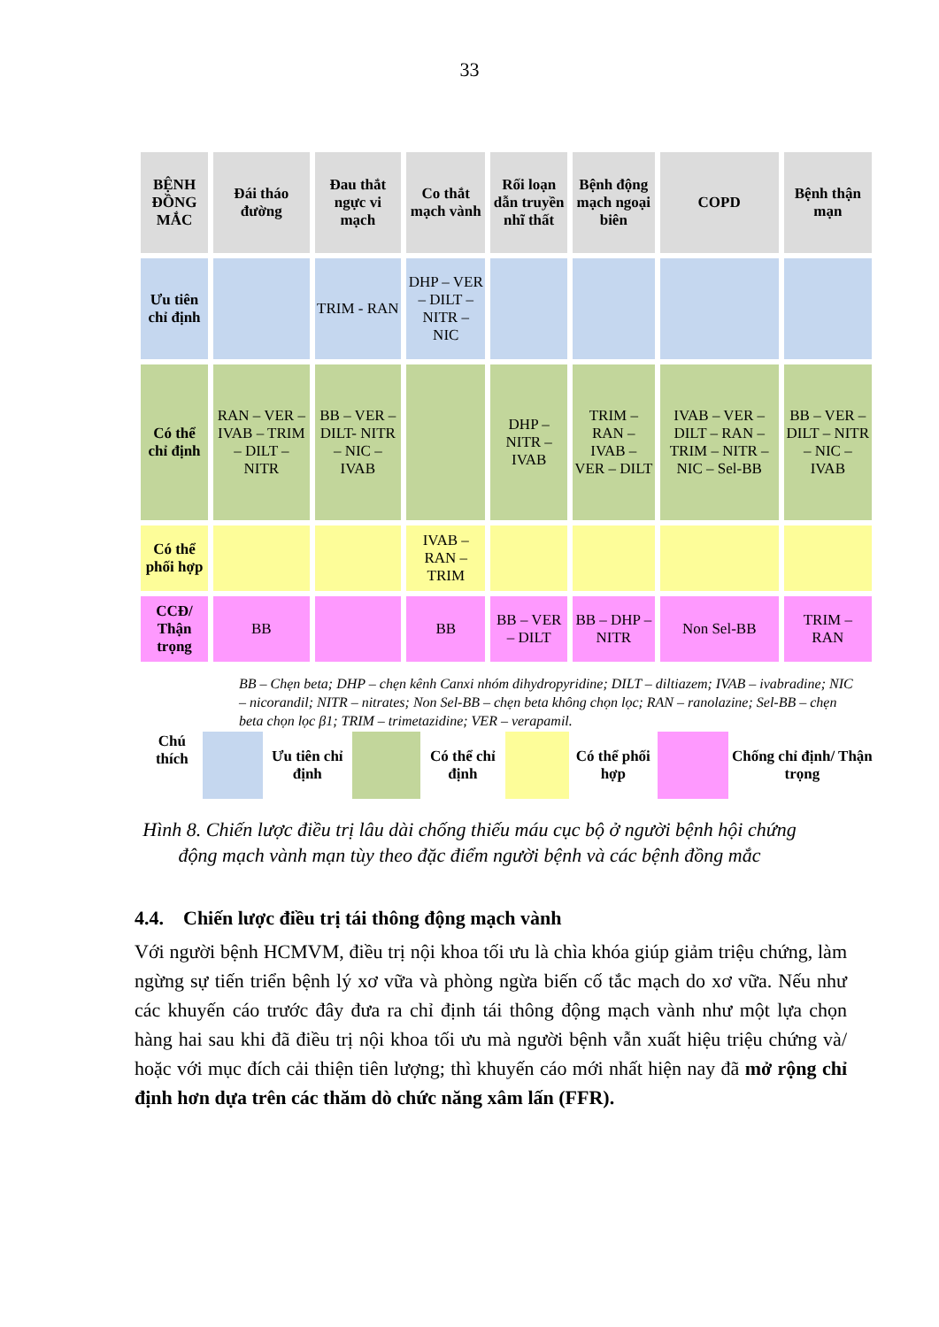33
| BỆNH ĐỒNG MẮC | Đái tháo đường | Đau thắt ngực vi mạch | Co thắt mạch vành | Rối loạn dẫn truyền nhĩ thất | Bệnh động mạch ngoại biên | COPD | Bệnh thận mạn |
| Ưu tiên chỉ định | | TRIM - RAN | DHP – VER – DILT – NITR – NIC | | | | |
| Có thể chỉ định | RAN – VER – IVAB – TRIM – DILT – NITR | BB – VER – DILT- NITR – NIC – IVAB | | DHP – NITR – IVAB | TRIM – RAN – IVAB – VER – DILT | IVAB – VER – DILT – RAN – TRIM – NITR – NIC – Sel-BB | BB – VER – DILT – NITR – NIC – IVAB |
| Có thể phối hợp | | | IVAB – RAN – TRIM | | | | |
| CCĐ/ Thận trọng | BB | | BB | BB – VER – DILT | BB – DHP – NITR | Non Sel-BB | TRIM – RAN |
BB – Chẹn beta; DHP – chẹn kênh Canxi nhóm dihydropyridine; DILT – diltiazem; IVAB – ivabradine; NIC – nicorandil; NITR – nitrates; Non Sel-BB – chẹn beta không chọn lọc; RAN – ranolazine; Sel-BB – chẹn beta chọn lọc β1; TRIM – trimetazidine; VER – verapamil.
| Chú thích | | Ưu tiên chỉ định | | Có thể chỉ định | | Có thể phối hợp | | Chống chỉ định/ Thận trọng |
Hình 8. Chiến lược điều trị lâu dài chống thiếu máu cục bộ ở người bệnh hội chứng
động mạch vành mạn tùy theo đặc điểm người bệnh và các bệnh đồng mắc
4.4. Chiến lược điều trị tái thông động mạch vành
Với người bệnh HCMVM, điều trị nội khoa tối ưu là chìa khóa giúp giảm triệu chứng, làm ngừng sự tiến triển bệnh lý xơ vữa và phòng ngừa biến cố tắc mạch do xơ vữa. Nếu như các khuyến cáo trước đây đưa ra chỉ định tái thông động mạch vành như một lựa chọn hàng hai sau khi đã điều trị nội khoa tối ưu mà người bệnh vẫn xuất hiệu triệu chứng và/ hoặc với mục đích cải thiện tiên lượng; thì khuyến cáo mới nhất hiện nay đã mở rộng chỉ định hơn dựa trên các thăm dò chức năng xâm lấn (FFR).